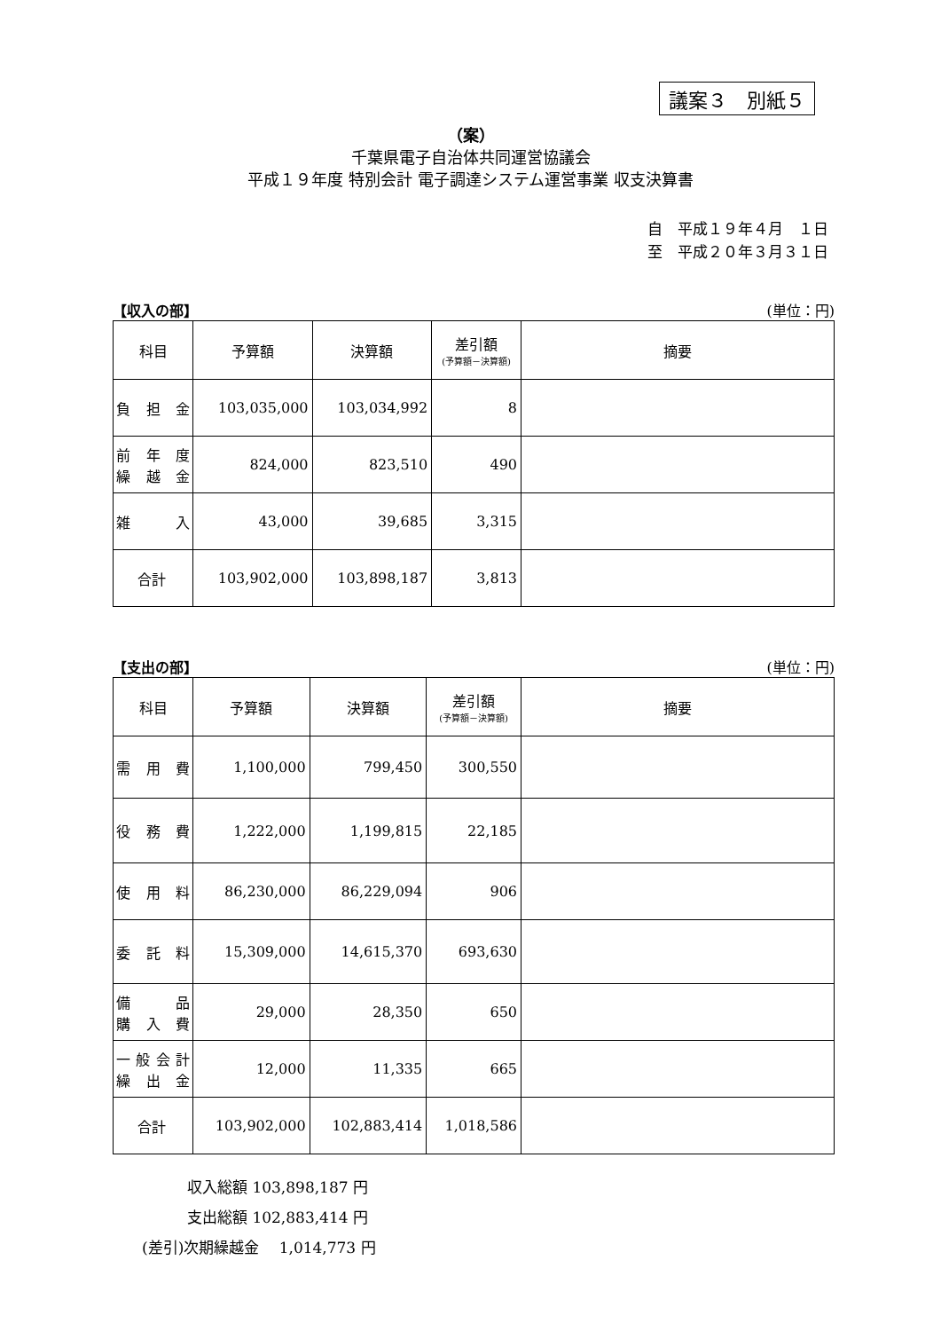議案３　別紙５
（案）
千葉県電子自治体共同運営協議会
平成１９年度 特別会計 電子調達システム運営事業 収支決算書
自　平成１９年４月　１日
至　平成２０年３月３１日
【収入の部】 (単位：円)
| 科目 | 予算額 | 決算額 | 差引額 (予算額－決算額) | 摘要 |
| --- | --- | --- | --- | --- |
| 負担金 | 103,035,000 | 103,034,992 | 8 | |
| 前年度 繰越金 | 824,000 | 823,510 | 490 | |
| 雑入 | 43,000 | 39,685 | 3,315 | |
| 合計 | 103,902,000 | 103,898,187 | 3,813 | |
【支出の部】 (単位：円)
| 科目 | 予算額 | 決算額 | 差引額 (予算額－決算額) | 摘要 |
| --- | --- | --- | --- | --- |
| 需用費 | 1,100,000 | 799,450 | 300,550 | |
| 役務費 | 1,222,000 | 1,199,815 | 22,185 | |
| 使用料 | 86,230,000 | 86,229,094 | 906 | |
| 委託料 | 15,309,000 | 14,615,370 | 693,630 | |
| 備品 購入費 | 29,000 | 28,350 | 650 | |
| 一般会計 繰出金 | 12,000 | 11,335 | 665 | |
| 合計 | 103,902,000 | 102,883,414 | 1,018,586 | |
　　　収入総額 103,898,187 円
　　　支出総額 102,883,414 円
(差引)次期繰越金　 1,014,773 円